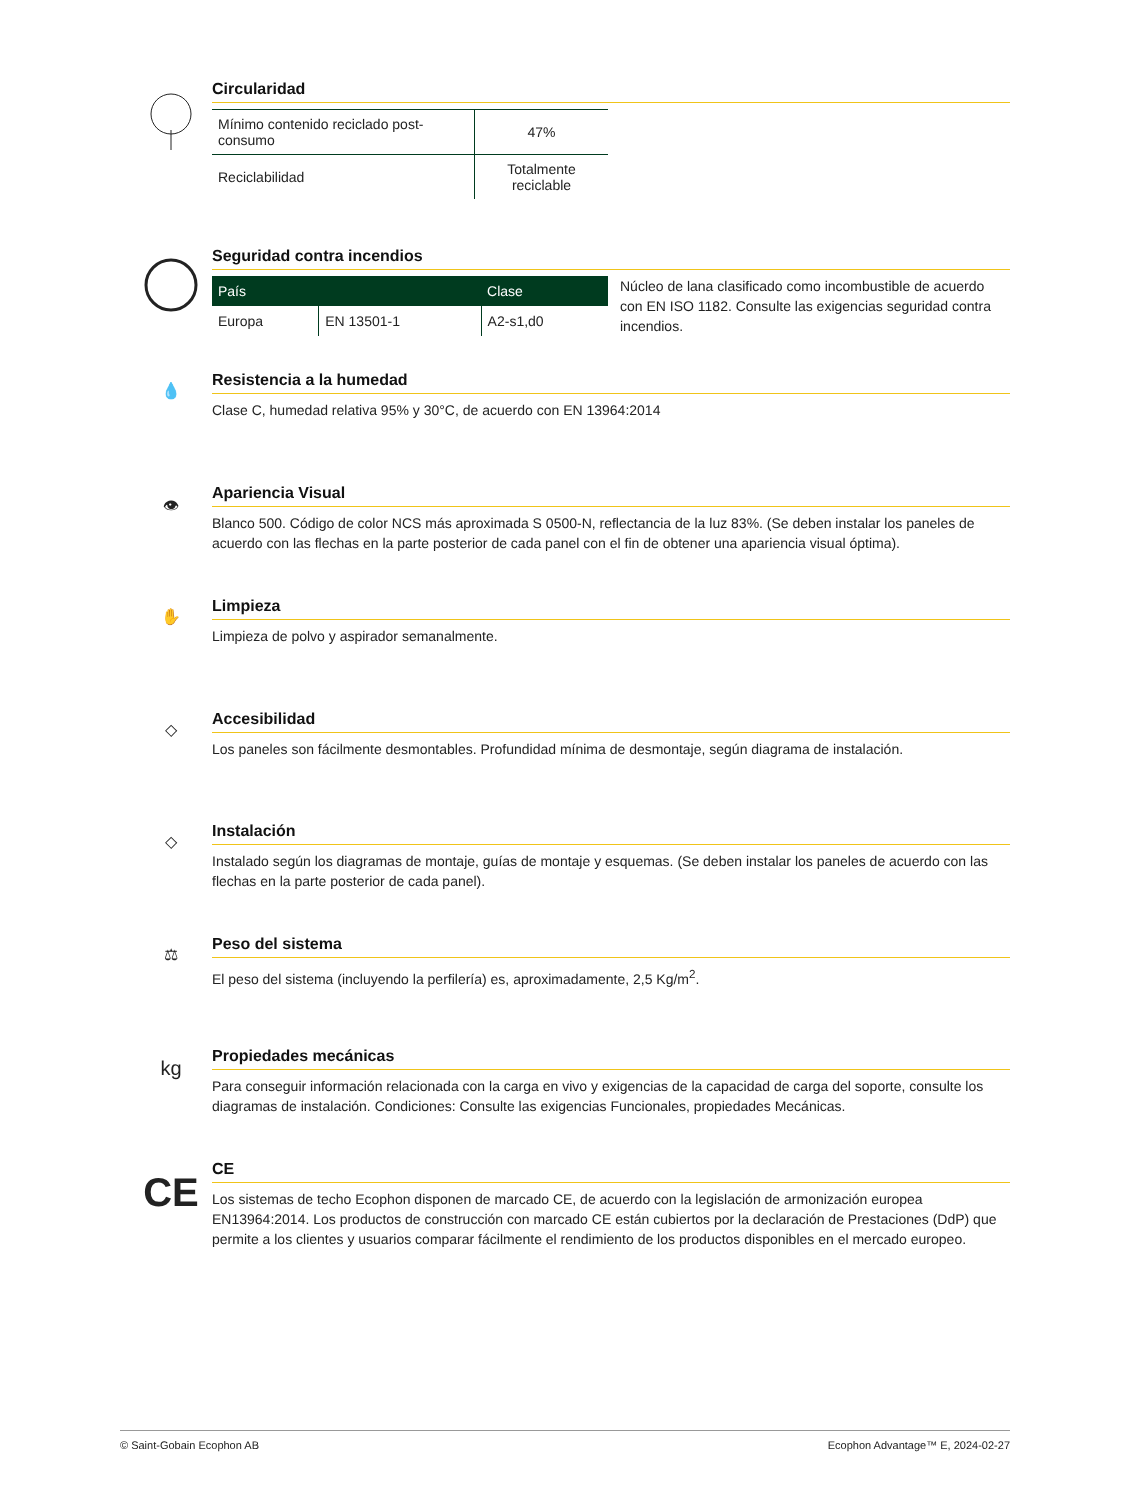Circularidad
| Mínimo contenido reciclado post-consumo | 47% |
| Reciclabilidad | Totalmente reciclable |
Seguridad contra incendios
| País | | Clase |
| --- | --- | --- |
| Europa | EN 13501-1 | A2-s1,d0 |
Núcleo de lana clasificado como incombustible de acuerdo con EN ISO 1182. Consulte las exigencias seguridad contra incendios.
💧
Resistencia a la humedad
Clase C, humedad relativa 95% y 30°C, de acuerdo con EN 13964:2014
👁
Apariencia Visual
Blanco 500. Código de color NCS más aproximada S 0500-N, reflectancia de la luz 83%. (Se deben instalar los paneles de acuerdo con las flechas en la parte posterior de cada panel con el fin de obtener una apariencia visual óptima).
✋
Limpieza
Limpieza de polvo y aspirador semanalmente.
◇
Accesibilidad
Los paneles son fácilmente desmontables. Profundidad mínima de desmontaje, según diagrama de instalación.
◇
Instalación
Instalado según los diagramas de montaje, guías de montaje y esquemas. (Se deben instalar los paneles de acuerdo con las flechas en la parte posterior de cada panel).
⚖
Peso del sistema
El peso del sistema (incluyendo la perfilería) es, aproximadamente, 2,5 Kg/m<sup>2</sup>.
kg
Propiedades mecánicas
Para conseguir información relacionada con la carga en vivo y exigencias de la capacidad de carga del soporte, consulte los diagramas de instalación. Condiciones: Consulte las exigencias Funcionales, propiedades Mecánicas.
CE
CE
Los sistemas de techo Ecophon disponen de marcado CE, de acuerdo con la legislación de armonización europea EN13964:2014. Los productos de construcción con marcado CE están cubiertos por la declaración de Prestaciones (DdP) que permite a los clientes y usuarios comparar fácilmente el rendimiento de los productos disponibles en el mercado europeo.
© Saint-Gobain Ecophon AB Ecophon Advantage™ E, 2024-02-27